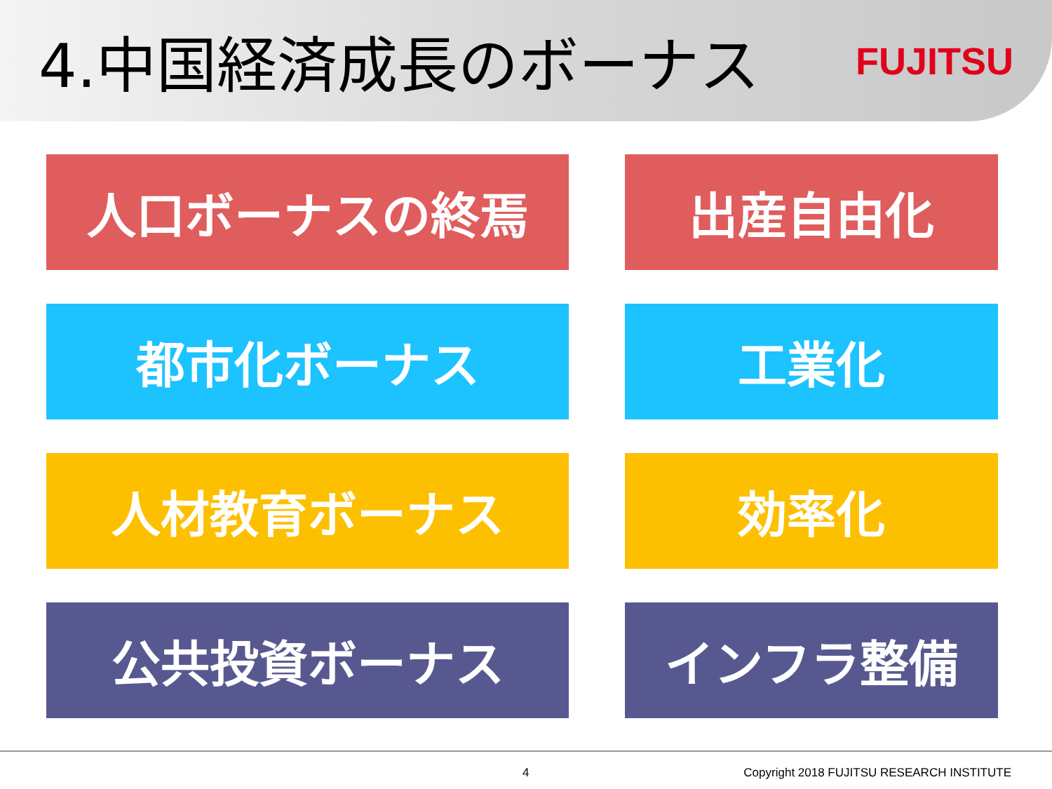4.中国経済成長のボーナス
FUJITSU
人口ボーナスの終焉
出産自由化
都市化ボーナス
工業化
人材教育ボーナス
効率化
公共投資ボーナス
インフラ整備
4 Copyright 2018 FUJITSU RESEARCH INSTITUTE